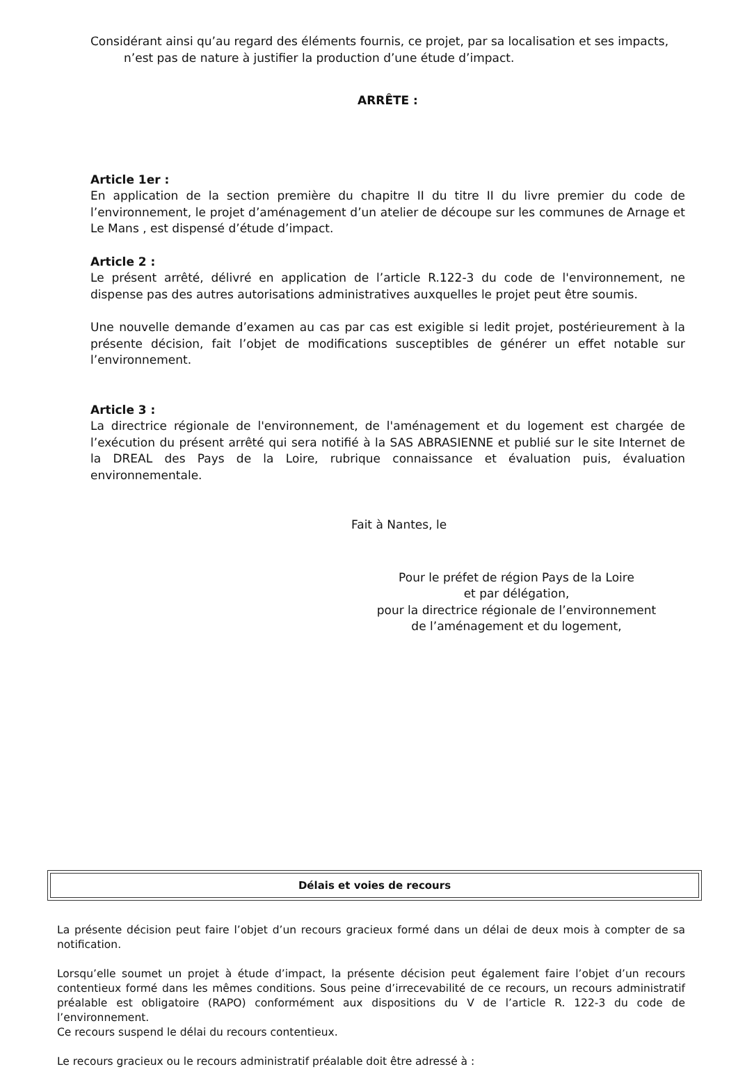Considérant ainsi qu’au regard des éléments fournis, ce projet, par sa localisation et ses impacts, n’est pas de nature à justifier la production d’une étude d’impact.
ARRÊTE :
Article 1er :
En application de la section première du chapitre II du titre II du livre premier du code de l’environnement, le projet d’aménagement d’un atelier de découpe sur les communes de Arnage et Le Mans , est dispensé d’étude d’impact.
Article 2 :
Le présent arrêté, délivré en application de l’article R.122-3 du code de l'environnement, ne dispense pas des autres autorisations administratives auxquelles le projet peut être soumis.
Une nouvelle demande d’examen au cas par cas est exigible si ledit projet, postérieurement à la présente décision, fait l’objet de modifications susceptibles de générer un effet notable sur l’environnement.
Article 3 :
La directrice régionale de l'environnement, de l'aménagement et du logement est chargée de l’exécution du présent arrêté qui sera notifié à la SAS ABRASIENNE et publié sur le site Internet de la DREAL des Pays de la Loire, rubrique connaissance et évaluation puis, évaluation environnementale.
Fait à Nantes, le
Pour le préfet de région Pays de la Loire
et par délégation,
pour la directrice régionale de l’environnement
de l’aménagement et du logement,
Délais et voies de recours
La présente décision peut faire l’objet d’un recours gracieux formé dans un délai de deux mois à compter de sa notification.
Lorsqu’elle soumet un projet à étude d’impact, la présente décision peut également faire l’objet d’un recours contentieux formé dans les mêmes conditions. Sous peine d’irrecevabilité de ce recours, un recours administratif préalable est obligatoire (RAPO) conformément aux dispositions du V de l’article R. 122-3 du code de l’environnement.
Ce recours suspend le délai du recours contentieux.
Le recours gracieux ou le recours administratif préalable doit être adressé à :